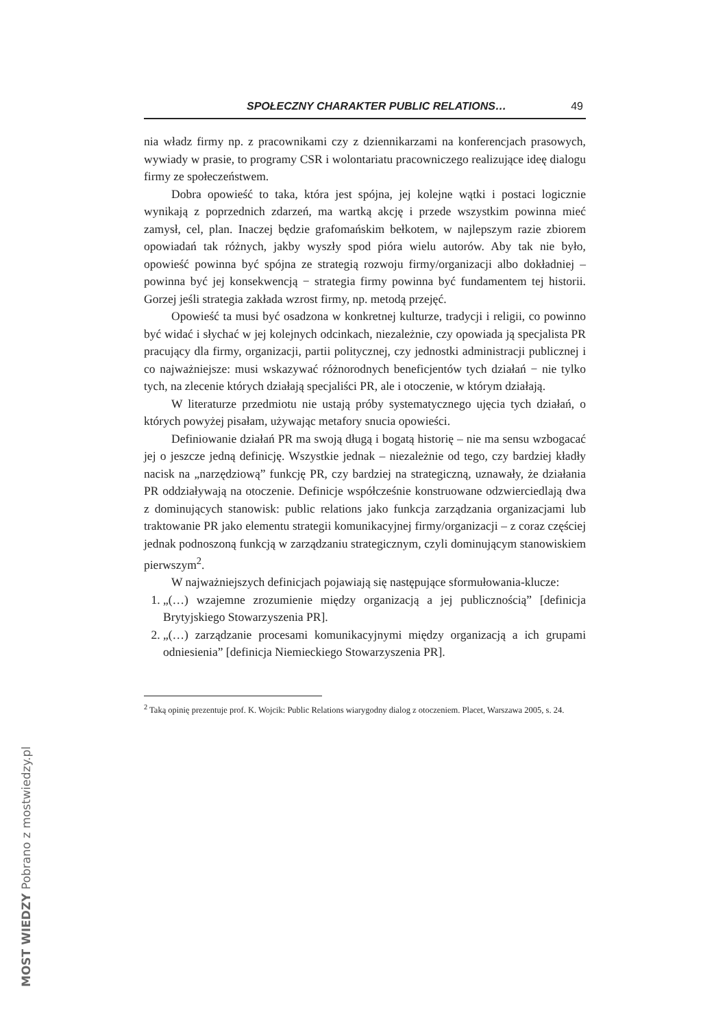SPOŁECZNY CHARAKTER PUBLIC RELATIONS… 49
nia władz firmy np. z pracownikami czy z dziennikarzami na konferencjach prasowych, wywiady w prasie, to programy CSR i wolontariatu pracowniczego realizujące ideę dialogu firmy ze społeczeństwem.
Dobra opowieść to taka, która jest spójna, jej kolejne wątki i postaci logicznie wynikają z poprzednich zdarzeń, ma wartką akcję i przede wszystkim powinna mieć zamysł, cel, plan. Inaczej będzie grafomańskim bełkotem, w najlepszym razie zbiorem opowiadań tak różnych, jakby wyszły spod pióra wielu autorów. Aby tak nie było, opowieść powinna być spójna ze strategią rozwoju firmy/organizacji albo dokładniej – powinna być jej konsekwencją − strategia firmy powinna być fundamentem tej historii. Gorzej jeśli strategia zakłada wzrost firmy, np. metodą przejęć.
Opowieść ta musi być osadzona w konkretnej kulturze, tradycji i religii, co powinno być widać i słychać w jej kolejnych odcinkach, niezależnie, czy opowiada ją specjalista PR pracujący dla firmy, organizacji, partii politycznej, czy jednostki administracji publicznej i co najważniejsze: musi wskazywać różnorodnych beneficjentów tych działań − nie tylko tych, na zlecenie których działają specjaliści PR, ale i otoczenie, w którym działają.
W literaturze przedmiotu nie ustają próby systematycznego ujęcia tych działań, o których powyżej pisałam, używając metafory snucia opowieści.
Definiowanie działań PR ma swoją długą i bogatą historię – nie ma sensu wzbogacać jej o jeszcze jedną definicję. Wszystkie jednak – niezależnie od tego, czy bardziej kładły nacisk na „narzędziową” funkcję PR, czy bardziej na strategiczną, uznawały, że działania PR oddziaływają na otoczenie. Definicje współcześnie konstruowane odzwierciedlają dwa z dominujących stanowisk: public relations jako funkcja zarządzania organizacjami lub traktowanie PR jako elementu strategii komunikacyjnej firmy/organizacji – z coraz częściej jednak podnoszoną funkcją w zarządzaniu strategicznym, czyli dominującym stanowiskiem pierwszym<sup>2</sup>.
W najważniejszych definicjach pojawiają się następujące sformułowania-klucze:
1. „(…) wzajemne zrozumienie między organizacją a jej publicznością” [definicja Brytyjskiego Stowarzyszenia PR].
2. „(…) zarządzanie procesami komunikacyjnymi między organizacją a ich grupami odniesienia” [definicja Niemieckiego Stowarzyszenia PR].
<sup>2</sup> Taką opinię prezentuje prof. K. Wojcik: Public Relations wiarygodny dialog z otoczeniem. Placet, Warszawa 2005, s. 24.
MOST WIEDZY Pobrano z mostwiedzy.pl